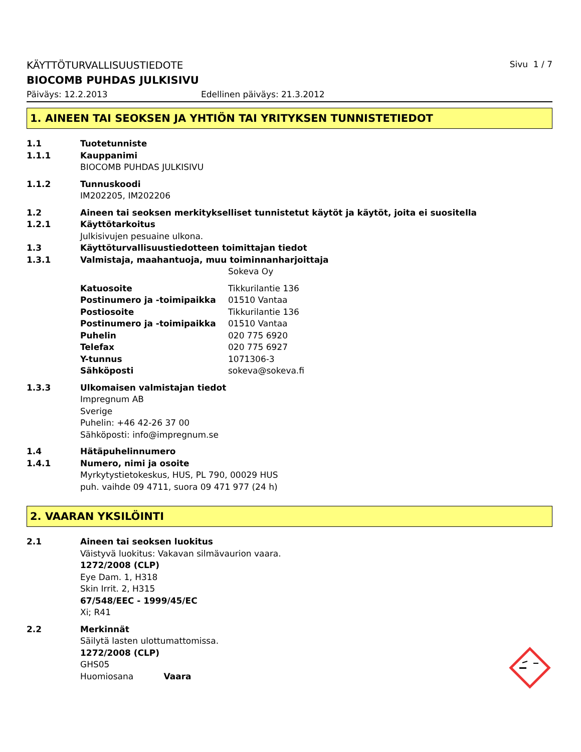KÄYTTÖTURVALLISUUSTIEDOTE Sivu 1 / 7
BIOCOMB PUHDAS JULKISIVU
Päiväys: 12.2.2013 Edellinen päiväys: 21.3.2012
1. AINEEN TAI SEOKSEN JA YHTIÖN TAI YRITYKSEN TUNNISTETIEDOT
1.1 Tuotetunniste
1.1.1 Kauppanimi
BIOCOMB PUHDAS JULKISIVU
1.1.2 Tunnuskoodi
IM202205, IM202206
1.2 Aineen tai seoksen merkitykselliset tunnistetut käytöt ja käytöt, joita ei suositella
1.2.1 Käyttötarkoitus
Julkisivujen pesuaine ulkona.
1.3 Käyttöturvallisuustiedotteen toimittajan tiedot
1.3.1 Valmistaja, maahantuoja, muu toiminnanharjoittaja
Sokeva Oy
Katuosoite Tikkurilantie 136
Postinumero ja -toimipaikka 01510 Vantaa
Postiosoite Tikkurilantie 136
Postinumero ja -toimipaikka 01510 Vantaa
Puhelin 020 775 6920
Telefax 020 775 6927
Y-tunnus 1071306-3
Sähköposti sokeva@sokeva.fi
1.3.3 Ulkomaisen valmistajan tiedot
Impregnum AB
Sverige
Puhelin: +46 42-26 37 00
Sähköposti: info@impregnum.se
1.4 Hätäpuhelinnumero
1.4.1 Numero, nimi ja osoite
Myrkytystietokeskus, HUS, PL 790, 00029 HUS
puh. vaihde 09 4711, suora 09 471 977 (24 h)
2. VAARAN YKSILÖINTI
2.1 Aineen tai seoksen luokitus
Väistyvä luokitus: Vakavan silmävaurion vaara.
1272/2008 (CLP)
Eye Dam. 1, H318
Skin Irrit. 2, H315
67/548/EEC - 1999/45/EC
Xi; R41
2.2 Merkinnät
Säilytä lasten ulottumattomissa.
1272/2008 (CLP)
GHS05
Huomiosana Vaara